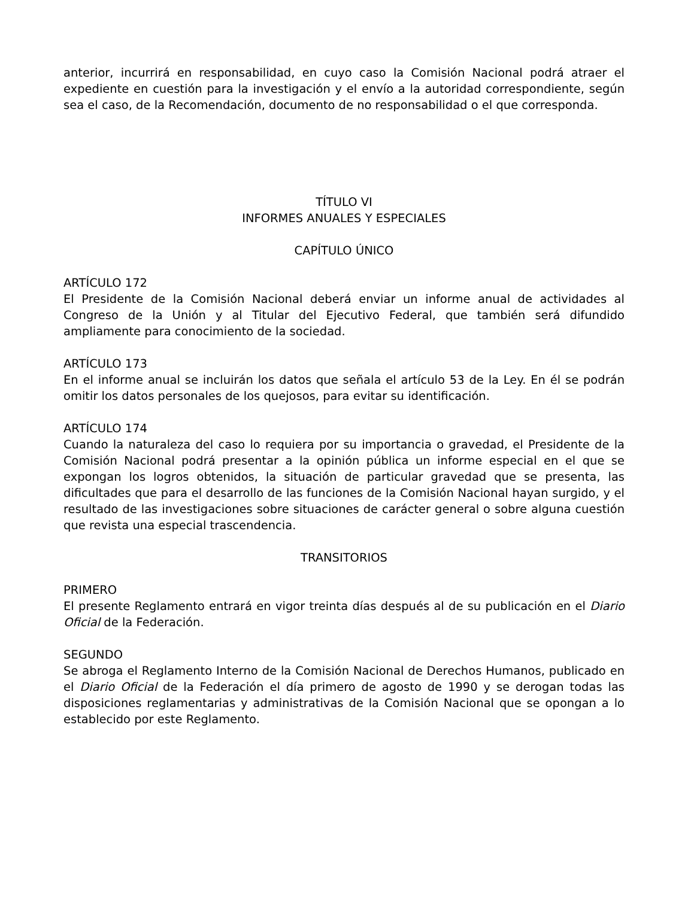anterior, incurrirá en responsabilidad, en cuyo caso la Comisión Nacional podrá atraer el expediente en cuestión para la investigación y el envío a la autoridad correspondiente, según sea el caso, de la Recomendación, documento de no responsabilidad o el que corresponda.
TÍTULO VI
INFORMES ANUALES Y ESPECIALES
CAPÍTULO ÚNICO
ARTÍCULO 172
El Presidente de la Comisión Nacional deberá enviar un informe anual de actividades al Congreso de la Unión y al Titular del Ejecutivo Federal, que también será difundido ampliamente para conocimiento de la sociedad.
ARTÍCULO 173
En el informe anual se incluirán los datos que señala el artículo 53 de la Ley. En él se podrán omitir los datos personales de los quejosos, para evitar su identificación.
ARTÍCULO 174
Cuando la naturaleza del caso lo requiera por su importancia o gravedad, el Presidente de la Comisión Nacional podrá presentar a la opinión pública un informe especial en el que se expongan los logros obtenidos, la situación de particular gravedad que se presenta, las dificultades que para el desarrollo de las funciones de la Comisión Nacional hayan surgido, y el resultado de las investigaciones sobre situaciones de carácter general o sobre alguna cuestión que revista una especial trascendencia.
TRANSITORIOS
PRIMERO
El presente Reglamento entrará en vigor treinta días después al de su publicación en el Diario Oficial de la Federación.
SEGUNDO
Se abroga el Reglamento Interno de la Comisión Nacional de Derechos Humanos, publicado en el Diario Oficial de la Federación el día primero de agosto de 1990 y se derogan todas las disposiciones reglamentarias y administrativas de la Comisión Nacional que se opongan a lo establecido por este Reglamento.